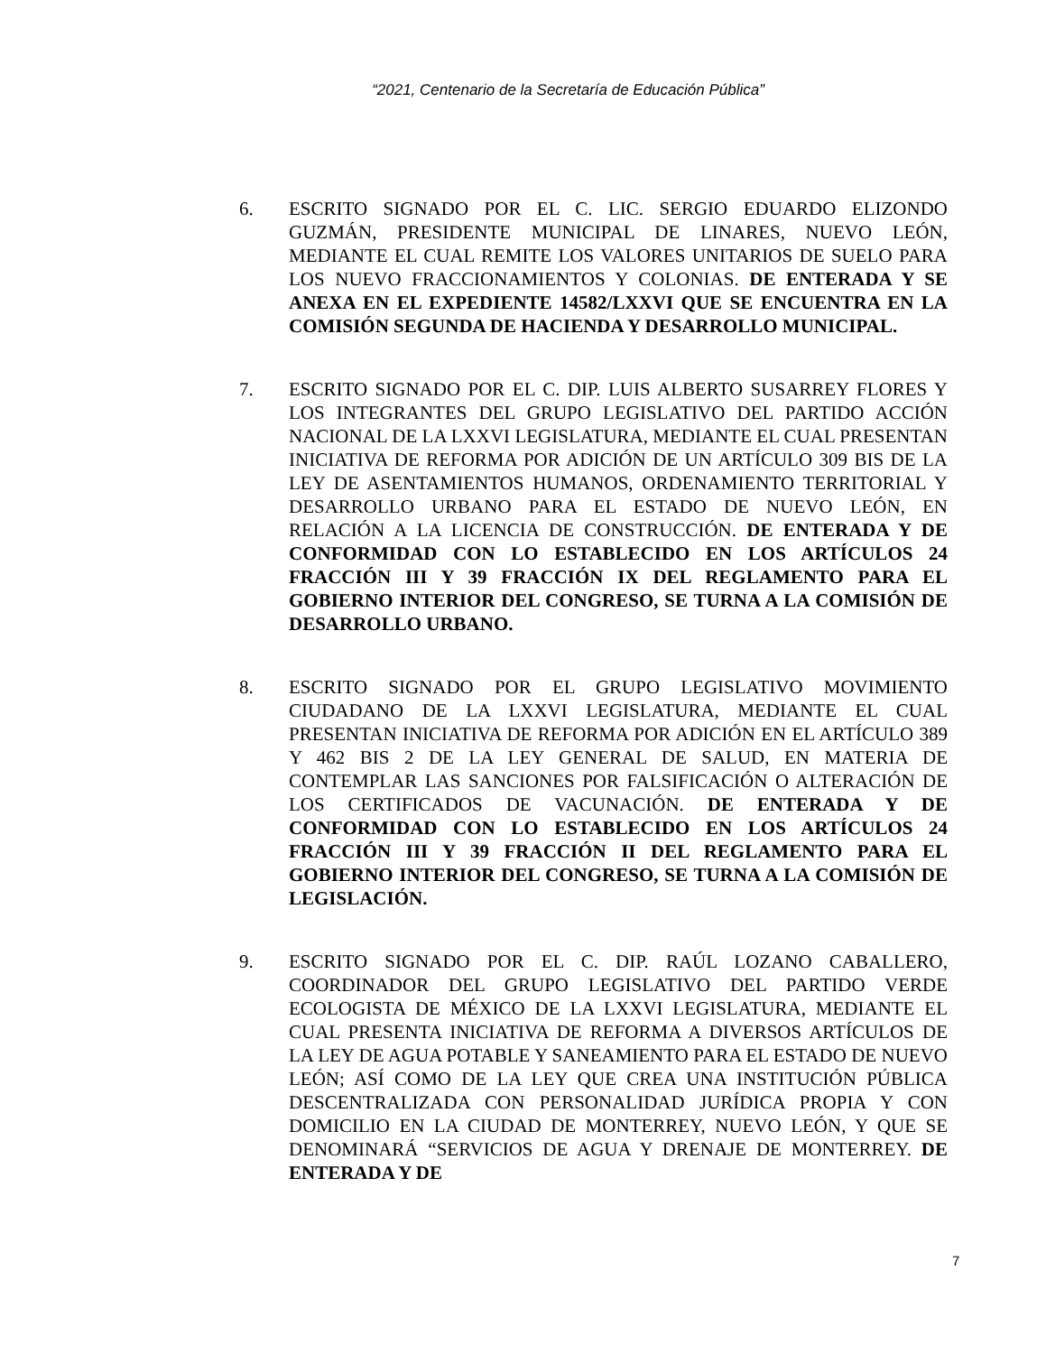“2021, Centenario de la Secretaría de Educación Pública”
6. ESCRITO SIGNADO POR EL C. LIC. SERGIO EDUARDO ELIZONDO GUZMÁN, PRESIDENTE MUNICIPAL DE LINARES, NUEVO LEÓN, MEDIANTE EL CUAL REMITE LOS VALORES UNITARIOS DE SUELO PARA LOS NUEVO FRACCIONAMIENTOS Y COLONIAS. DE ENTERADA Y SE ANEXA EN EL EXPEDIENTE 14582/LXXVI QUE SE ENCUENTRA EN LA COMISIÓN SEGUNDA DE HACIENDA Y DESARROLLO MUNICIPAL.
7. ESCRITO SIGNADO POR EL C. DIP. LUIS ALBERTO SUSARREY FLORES Y LOS INTEGRANTES DEL GRUPO LEGISLATIVO DEL PARTIDO ACCIÓN NACIONAL DE LA LXXVI LEGISLATURA, MEDIANTE EL CUAL PRESENTAN INICIATIVA DE REFORMA POR ADICIÓN DE UN ARTÍCULO 309 BIS DE LA LEY DE ASENTAMIENTOS HUMANOS, ORDENAMIENTO TERRITORIAL Y DESARROLLO URBANO PARA EL ESTADO DE NUEVO LEÓN, EN RELACIÓN A LA LICENCIA DE CONSTRUCCIÓN. DE ENTERADA Y DE CONFORMIDAD CON LO ESTABLECIDO EN LOS ARTÍCULOS 24 FRACCIÓN III Y 39 FRACCIÓN IX DEL REGLAMENTO PARA EL GOBIERNO INTERIOR DEL CONGRESO, SE TURNA A LA COMISIÓN DE DESARROLLO URBANO.
8. ESCRITO SIGNADO POR EL GRUPO LEGISLATIVO MOVIMIENTO CIUDADANO DE LA LXXVI LEGISLATURA, MEDIANTE EL CUAL PRESENTAN INICIATIVA DE REFORMA POR ADICIÓN EN EL ARTÍCULO 389 Y 462 BIS 2 DE LA LEY GENERAL DE SALUD, EN MATERIA DE CONTEMPLAR LAS SANCIONES POR FALSIFICACIÓN O ALTERACIÓN DE LOS CERTIFICADOS DE VACUNACIÓN. DE ENTERADA Y DE CONFORMIDAD CON LO ESTABLECIDO EN LOS ARTÍCULOS 24 FRACCIÓN III Y 39 FRACCIÓN II DEL REGLAMENTO PARA EL GOBIERNO INTERIOR DEL CONGRESO, SE TURNA A LA COMISIÓN DE LEGISLACIÓN.
9. ESCRITO SIGNADO POR EL C. DIP. RAÚL LOZANO CABALLERO, COORDINADOR DEL GRUPO LEGISLATIVO DEL PARTIDO VERDE ECOLOGISTA DE MÉXICO DE LA LXXVI LEGISLATURA, MEDIANTE EL CUAL PRESENTA INICIATIVA DE REFORMA A DIVERSOS ARTÍCULOS DE LA LEY DE AGUA POTABLE Y SANEAMIENTO PARA EL ESTADO DE NUEVO LEÓN; ASÍ COMO DE LA LEY QUE CREA UNA INSTITUCIÓN PÚBLICA DESCENTRALIZADA CON PERSONALIDAD JURÍDICA PROPIA Y CON DOMICILIO EN LA CIUDAD DE MONTERREY, NUEVO LEÓN, Y QUE SE DENOMINARÁ “SERVICIOS DE AGUA Y DRENAJE DE MONTERREY. DE ENTERADA Y DE
7